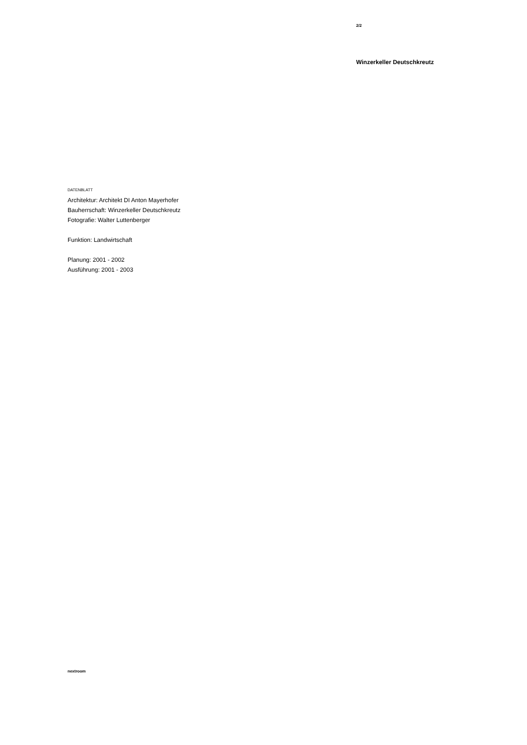2/2
Winzerkeller Deutschkreutz
DATENBLATT
Architektur: Architekt DI Anton Mayerhofer
Bauherrschaft: Winzerkeller Deutschkreutz
Fotografie: Walter Luttenberger
Funktion: Landwirtschaft
Planung: 2001 - 2002
Ausführung: 2001 - 2003
nextroom